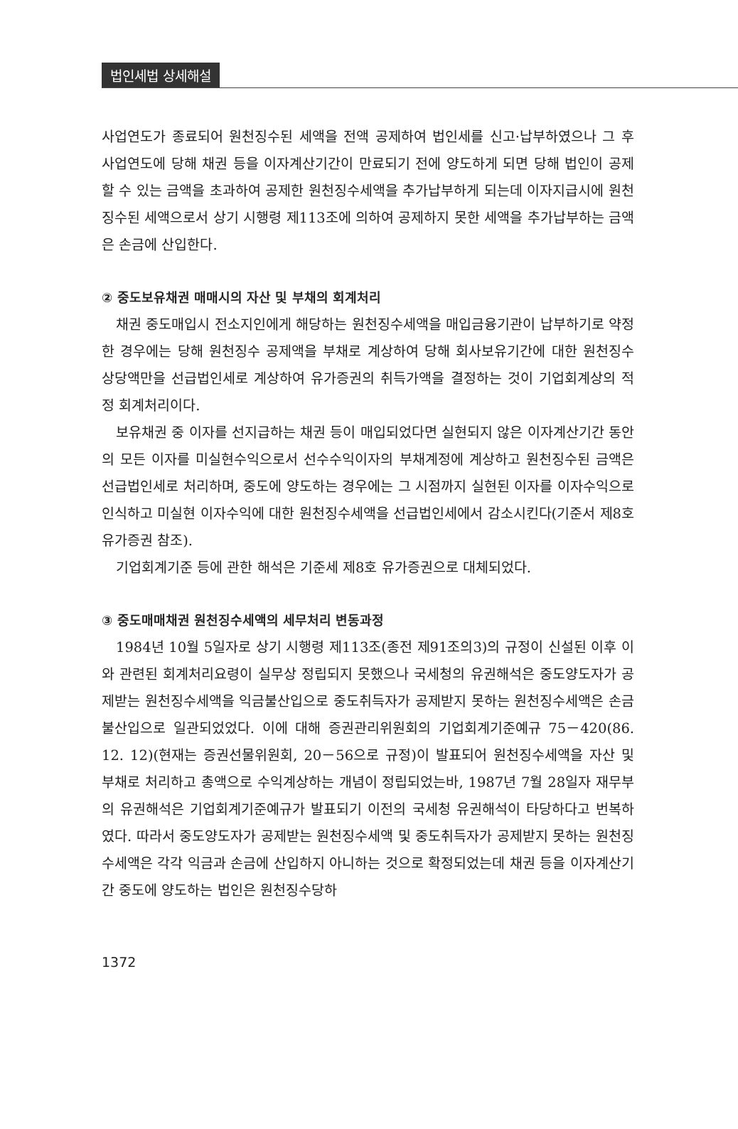법인세법 상세해설
사업연도가 종료되어 원천징수된 세액을 전액 공제하여 법인세를 신고·납부하였으나 그 후 사업연도에 당해 채권 등을 이자계산기간이 만료되기 전에 양도하게 되면 당해 법인이 공제할 수 있는 금액을 초과하여 공제한 원천징수세액을 추가납부하게 되는데 이자지급시에 원천징수된 세액으로서 상기 시행령 제113조에 의하여 공제하지 못한 세액을 추가납부하는 금액은 손금에 산입한다.
② 중도보유채권 매매시의 자산 및 부채의 회계처리
채권 중도매입시 전소지인에게 해당하는 원천징수세액을 매입금융기관이 납부하기로 약정한 경우에는 당해 원천징수 공제액을 부채로 계상하여 당해 회사보유기간에 대한 원천징수 상당액만을 선급법인세로 계상하여 유가증권의 취득가액을 결정하는 것이 기업회계상의 적정 회계처리이다.
보유채권 중 이자를 선지급하는 채권 등이 매입되었다면 실현되지 않은 이자계산기간 동안의 모든 이자를 미실현수익으로서 선수수익이자의 부채계정에 계상하고 원천징수된 금액은 선급법인세로 처리하며, 중도에 양도하는 경우에는 그 시점까지 실현된 이자를 이자수익으로 인식하고 미실현 이자수익에 대한 원천징수세액을 선급법인세에서 감소시킨다(기준서 제8호 유가증권 참조).
기업회계기준 등에 관한 해석은 기준세 제8호 유가증권으로 대체되었다.
③ 중도매매채권 원천징수세액의 세무처리 변동과정
1984년 10월 5일자로 상기 시행령 제113조(종전 제91조의3)의 규정이 신설된 이후 이와 관련된 회계처리요령이 실무상 정립되지 못했으나 국세청의 유권해석은 중도양도자가 공제받는 원천징수세액을 익금불산입으로 중도취득자가 공제받지 못하는 원천징수세액은 손금불산입으로 일관되었었다. 이에 대해 증권관리위원회의 기업회계기준예규 75－420(86. 12. 12)(현재는 증권선물위원회, 20－56으로 규정)이 발표되어 원천징수세액을 자산 및 부채로 처리하고 총액으로 수익계상하는 개념이 정립되었는바, 1987년 7월 28일자 재무부의 유권해석은 기업회계기준예규가 발표되기 이전의 국세청 유권해석이 타당하다고 번복하였다. 따라서 중도양도자가 공제받는 원천징수세액 및 중도취득자가 공제받지 못하는 원천징수세액은 각각 익금과 손금에 산입하지 아니하는 것으로 확정되었는데 채권 등을 이자계산기간 중도에 양도하는 법인은 원천징수당하
1372